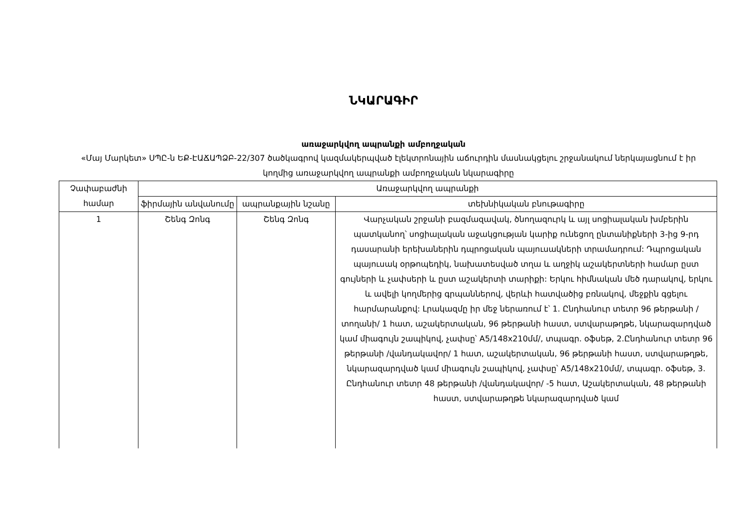ՆԿԱՐԱԳԻՐ
առաջարկվող ապրանքի ամբողջական
«Մայ Մարկետ» ՍՊԸ-ն ԵՔ-ԷԱՃԱՊՁԲ-22/307 ծածկագրով կազմակերպված էլեկտրոնային աճուրդին մասնակցելու շրջանակում ներկայացնում է իր կողմից առաջարկվող ապրանքի ամբողջական նկարագիրը
| Չափաբաժնի համար | Առաջարկվող ապրանքի | | |
| --- | --- | --- | --- |
| | ֆիրմային անվանումը | ապրանքային նշանը | տեխնիկական բնութագիրը |
| 1 | Շենգ Զոնգ | Շենգ Զոնգ | Վարչական շրջանի բազմազավակ, ծնողազուրկ և այլ սոցիալական խմբերին պատկանող՝ սոցիալական աջակցության կարիք ունեցող ընտանիքների 3-ից 9-րդ դասարանի երեխաներին դպրոցական պայուսակների տրամադրում: Դպրոցական պայուսակ օրթոպեդիկ, նախատեսված տղա և աղջիկ աշակերտների համար ըստ գույների և չափսերի և ըստ աշակերտի տարիքի: Երկու հիմնական մեծ դարակով, երկու և ավելի կողմերից գրպաններով, վերևի հատվածից բռնակով, մեջքին գցելու հարմարանքով: Լրակազմը իր մեջ ներառում է՝ 1. Ընդհանուր տետր 96 թերթանի /տողանի/ 1 հատ, աշակերտական, 96 թերթանի հաստ, ստվարաթղթե, նկարազարդված կամ միագույն շապիկով, չափսը՝ A5/148x210մմ/, տպագր. օֆսեթ, 2.Ընդհանուր տետր 96 թերթանի /վանդակավոր/ 1 հատ, աշակերտական, 96 թերթանի հաստ, ստվարաթղթե, նկարազարդված կամ միագույն շապիկով, չափսը՝ A5/148x210մմ/, տպագր. օֆսեթ, 3. Ընդհանուր տետր 48 թերթանի /վանդակավոր/ -5 հատ, Աշակերտական, 48 թերթանի հաստ, ստվարաթղթե նկարազարդված կամ |